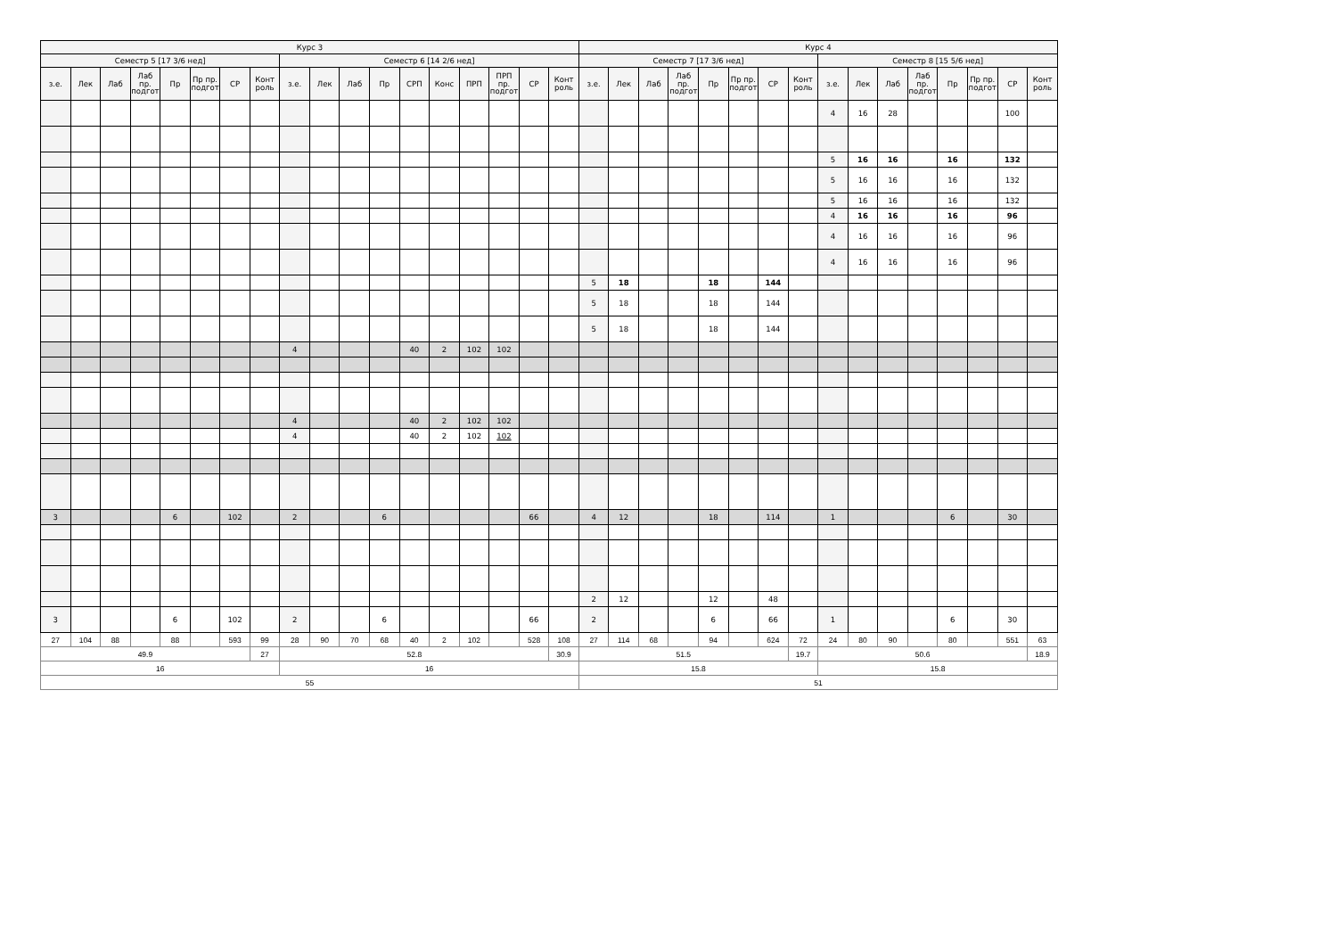| Курс 3 | | | | | | | | | | | | | | | | | | Курс 4 | | | | | | | | | | | | | | | |
| --- | --- | --- | --- | --- | --- | --- | --- | --- | --- | --- | --- | --- | --- | --- | --- | --- | --- | --- | --- | --- | --- | --- | --- | --- | --- | --- | --- | --- | --- | --- | --- | --- | --- |
| Семестр 5 [17 3/6 нед] | | | | | | | | Семестр 6 [14 2/6 нед] | | | | | | | | | | Семестр 7 [17 3/6 нед] | | | | | | | | Семестр 8 [15 5/6 нед] | | | | | | | |
| з.е. | Лек | Лаб | Лаб пр. подгот | Пр | Пр пр. подгот | СР | Конт роль | з.е. | Лек | Лаб | Пр | СРП | Конс | ПРП | ПРП пр. подгот | СР | Конт роль | з.е. | Лек | Лаб | Лаб пр. подгот | Пр | Пр пр. подгот | СР | Конт роль | з.е. | Лек | Лаб | Лаб пр. подгот | Пр | Пр пр. подгот | СР | Конт роль |
| | | | | | | | | | | | | | | | | | | | | | | | | | | 4 | 16 | 28 | | | | 100 | |
| | | | | | | | | | | | | | | | | | | | | | | | | | | 5 | 16 | 16 | | 16 | | 132 | |
| | | | | | | | | | | | | | | | | | | | | | | | | | | 5 | 16 | 16 | | 16 | | 132 | |
| | | | | | | | | | | | | | | | | | | | | | | | | | | 5 | 16 | 16 | | 16 | | 132 | |
| | | | | | | | | | | | | | | | | | | | | | | | | | | 4 | 16 | 16 | | 16 | | 96 | |
| | | | | | | | | | | | | | | | | | | | | | | | | | | 4 | 16 | 16 | | 16 | | 96 | |
| | | | | | | | | | | | | | | | | | | | | | | | | | | 4 | 16 | 16 | | 16 | | 96 | |
| | | | | | | | | | | | | | | | | | | 5 | 18 | | | 18 | | 144 | | | | | | | | | |
| | | | | | | | | | | | | | | | | | | 5 | 18 | | | 18 | | 144 | | | | | | | | | |
| | | | | | | | | | | | | | | | | | | 5 | 18 | | | 18 | | 144 | | | | | | | | | |
| | | | | | | | | 4 | | | | 40 | 2 | 102 | 102 | | | | | | | | | | | | | | | | | | |
| | | | | | | | | 4 | | | | 40 | 2 | 102 | 102 | | | | | | | | | | | | | | | | | | |
| | | | | | | | | 4 | | | | 40 | 2 | 102 | 102 | | | | | | | | | | | | | | | | | | |
| 3 | | | | 6 | | 102 | | 2 | | | 6 | | | | | 66 | | 4 | 12 | | | 18 | | 114 | | 1 | | | | 6 | | 30 | |
| | | | | | | | | | | | | | | | | | | 2 | 12 | | | 12 | | 48 | | | | | | | | | |
| 3 | | | | 6 | | 102 | | 2 | | | 6 | | | | | 66 | | 2 | | | | 6 | | 66 | | 1 | | | | 6 | | 30 | |
| 27 | 104 | 88 | | 88 | | 593 | 99 | 28 | 90 | 70 | 68 | 40 | 2 | 102 | | 528 | 108 | 27 | 114 | 68 | | 94 | | 624 | 72 | 24 | 80 | 90 | | 80 | | 551 | 63 |
| 49.9 | | | | | | | 27 | 52.8 | | | | | | | | | 30.9 | 51.5 | | | | | | | 19.7 | 50.6 | | | | | | | 18.9 |
| 16 | | | | | | | | 16 | | | | | | | | | | 15.8 | | | | | | | | 15.8 | | | | | | | |
| 55 | | | | | | | | | | | | | | | | | | 51 | | | | | | | | | | | | | | | |